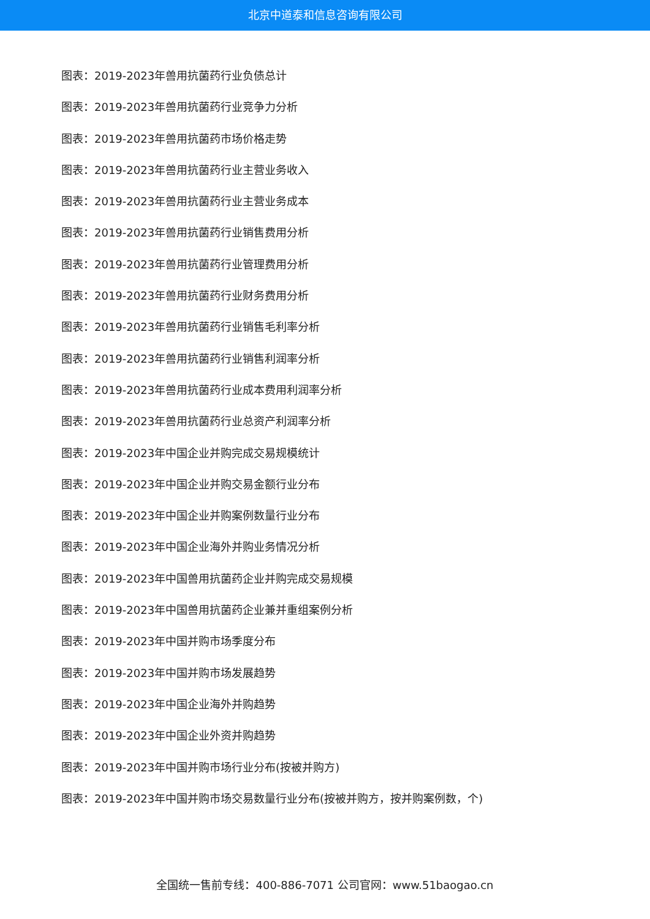北京中道泰和信息咨询有限公司
图表：2019-2023年兽用抗菌药行业负债总计
图表：2019-2023年兽用抗菌药行业竞争力分析
图表：2019-2023年兽用抗菌药市场价格走势
图表：2019-2023年兽用抗菌药行业主营业务收入
图表：2019-2023年兽用抗菌药行业主营业务成本
图表：2019-2023年兽用抗菌药行业销售费用分析
图表：2019-2023年兽用抗菌药行业管理费用分析
图表：2019-2023年兽用抗菌药行业财务费用分析
图表：2019-2023年兽用抗菌药行业销售毛利率分析
图表：2019-2023年兽用抗菌药行业销售利润率分析
图表：2019-2023年兽用抗菌药行业成本费用利润率分析
图表：2019-2023年兽用抗菌药行业总资产利润率分析
图表：2019-2023年中国企业并购完成交易规模统计
图表：2019-2023年中国企业并购交易金额行业分布
图表：2019-2023年中国企业并购案例数量行业分布
图表：2019-2023年中国企业海外并购业务情况分析
图表：2019-2023年中国兽用抗菌药企业并购完成交易规模
图表：2019-2023年中国兽用抗菌药企业兼并重组案例分析
图表：2019-2023年中国并购市场季度分布
图表：2019-2023年中国并购市场发展趋势
图表：2019-2023年中国企业海外并购趋势
图表：2019-2023年中国企业外资并购趋势
图表：2019-2023年中国并购市场行业分布(按被并购方)
图表：2019-2023年中国并购市场交易数量行业分布(按被并购方，按并购案例数，个)
全国统一售前专线：400-886-7071 公司官网：www.51baogao.cn